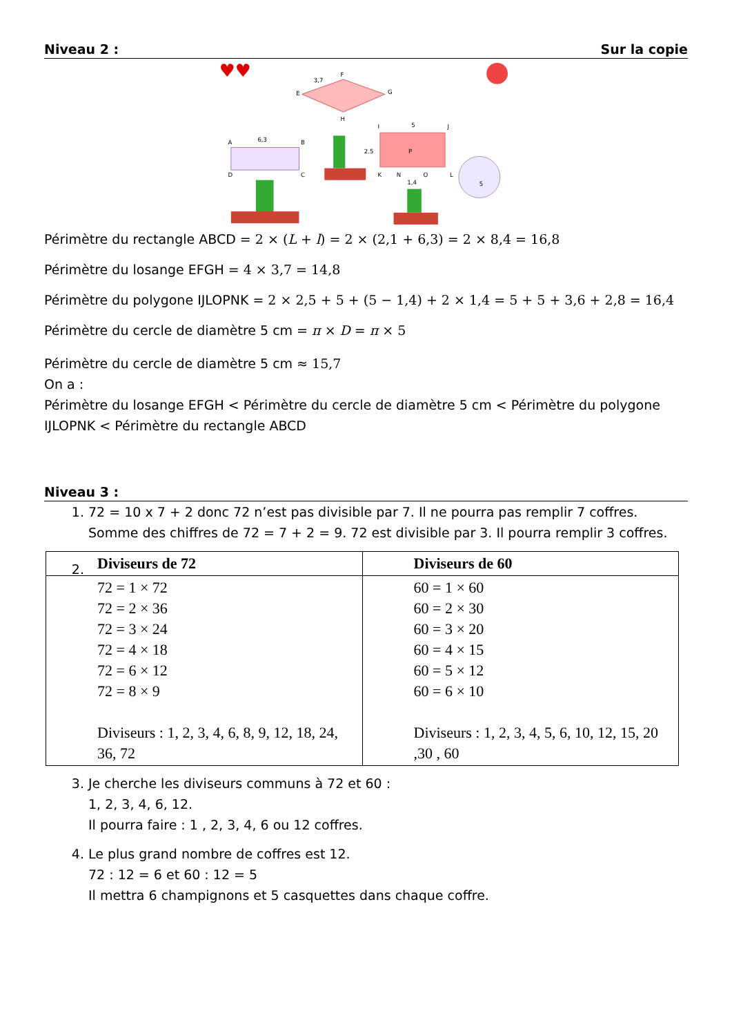Niveau 2 : Sur la copie
♥♥
F
E
G
H
3,7
A
6,3
B
D
C
I
5
J
2.5
K
N
P
O
L
1,4
5
Périmètre du rectangle ABCD = 2 × (L + l) = 2 × (2,1 + 6,3) = 2 × 8,4 = 16,8
Périmètre du losange EFGH = 4 × 3,7 = 14,8
Périmètre du polygone IJLOPNK = 2 × 2,5 + 5 + (5 − 1,4) + 2 × 1,4 = 5 + 5 + 3,6 + 2,8 = 16,4
Périmètre du cercle de diamètre 5 cm = π × D = π × 5
Périmètre du cercle de diamètre 5 cm ≈ 15,7
On a :
Périmètre du losange EFGH < Périmètre du cercle de diamètre 5 cm < Périmètre du polygone IJLOPNK < Périmètre du rectangle ABCD
Niveau 3 :
1. 72 = 10 x 7 + 2 donc 72 n’est pas divisible par 7. Il ne pourra pas remplir 7 coffres. Somme des chiffres de 72 = 7 + 2 = 9. 72 est divisible par 3. Il pourra remplir 3 coffres.
2.
| Diviseurs de 72 | Diviseurs de 60 |
| --- | --- |
| 72 = 1 × 72 72 = 2 × 36 72 = 3 × 24 72 = 4 × 18 72 = 6 × 12 72 = 8 × 9 Diviseurs : 1, 2, 3, 4, 6, 8, 9, 12, 18, 24, 36, 72 | 60 = 1 × 60 60 = 2 × 30 60 = 3 × 20 60 = 4 × 15 60 = 5 × 12 60 = 6 × 10 Diviseurs : 1, 2, 3, 4, 5, 6, 10, 12, 15, 20 ,30 , 60 |
3. Je cherche les diviseurs communs à 72 et 60 :
1, 2, 3, 4, 6, 12.
Il pourra faire : 1 , 2, 3, 4, 6 ou 12 coffres.
4. Le plus grand nombre de coffres est 12.
72 : 12 = 6 et 60 : 12 = 5
Il mettra 6 champignons et 5 casquettes dans chaque coffre.